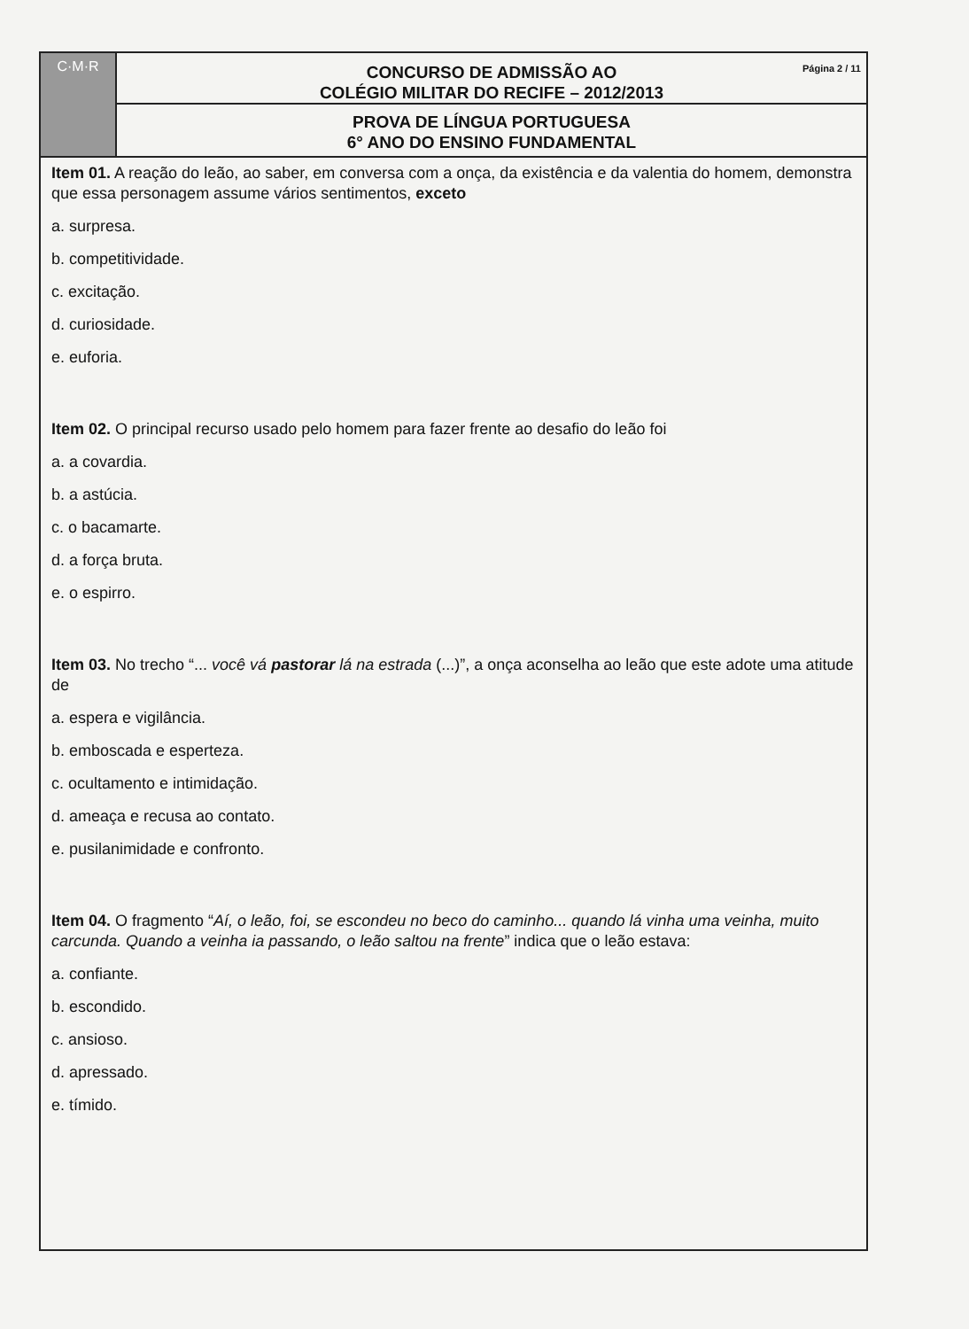C·M·R
CONCURSO DE ADMISSÃO AO
COLÉGIO MILITAR DO RECIFE – 2012/2013
Página 2 / 11
PROVA DE LÍNGUA PORTUGUESA
6° ANO DO ENSINO FUNDAMENTAL
Item 01. A reação do leão, ao saber, em conversa com a onça, da existência e da valentia do homem, demonstra que essa personagem assume vários sentimentos, exceto
a. surpresa.
b. competitividade.
c. excitação.
d. curiosidade.
e. euforia.
Item 02. O principal recurso usado pelo homem para fazer frente ao desafio do leão foi
a. a covardia.
b. a astúcia.
c. o bacamarte.
d. a força bruta.
e. o espirro.
Item 03. No trecho “... você vá pastorar lá na estrada (...)”, a onça aconselha ao leão que este adote uma atitude de
a. espera e vigilância.
b. emboscada e esperteza.
c. ocultamento e intimidação.
d. ameaça e recusa ao contato.
e. pusilanimidade e confronto.
Item 04. O fragmento “Aí, o leão, foi, se escondeu no beco do caminho... quando lá vinha uma veinha, muito carcunda. Quando a veinha ia passando, o leão saltou na frente” indica que o leão estava:
a. confiante.
b. escondido.
c. ansioso.
d. apressado.
e. tímido.